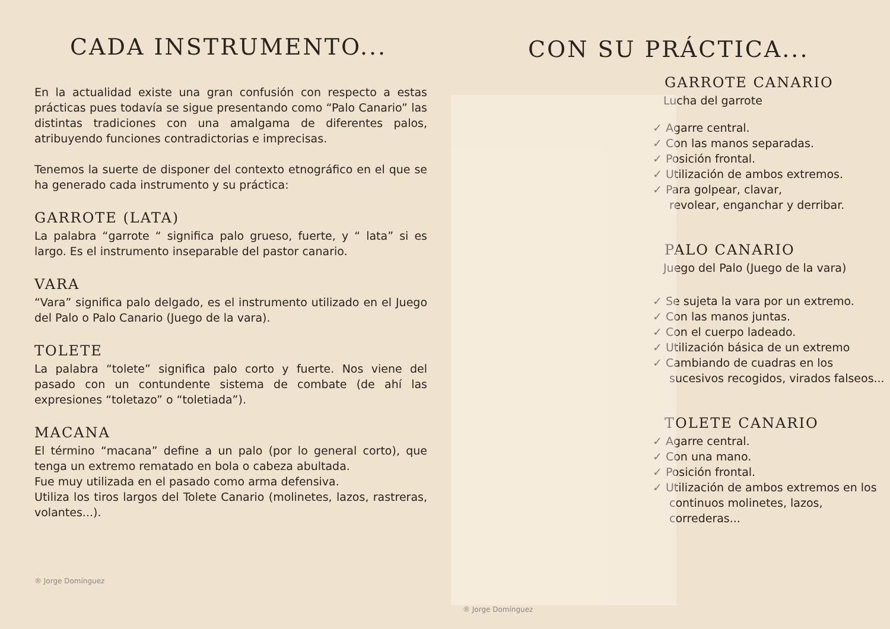CADA INSTRUMENTO...
En la actualidad existe una gran confusión con respecto a estas prácticas pues todavía se sigue presentando como “Palo Canario” las distintas tradiciones con una amalgama de diferentes palos, atribuyendo funciones contradictorias e imprecisas.
Tenemos la suerte de disponer del contexto etnográfico en el que se ha generado cada instrumento y su práctica:
GARROTE (LATA)
La palabra “garrote “ significa palo grueso, fuerte, y “ lata” si es largo. Es el instrumento inseparable del pastor canario.
VARA
“Vara” significa palo delgado, es el instrumento utilizado en el Juego del Palo o Palo Canario (Juego de la vara).
TOLETE
La palabra “tolete” significa palo corto y fuerte. Nos viene del pasado con un contundente sistema de combate (de ahí las expresiones “toletazo” o “toletiada”).
MACANA
El término “macana” define a un palo (por lo general corto), que tenga un extremo rematado en bola o cabeza abultada.
Fue muy utilizada en el pasado como arma defensiva.
Utiliza los tiros largos del Tolete Canario (molinetes, lazos, rastreras, volantes...).
® Jorge Domínguez
® Jorge Domínguez
CON SU PRÁCTICA...
GARROTE CANARIO
Lucha del garrote
✓ Agarre central.
✓ Con las manos separadas.
✓ Posición frontal.
✓ Utilización de ambos extremos.
✓ Para golpear, clavar,
revolear, enganchar y derribar.
PALO CANARIO
Juego del Palo (Juego de la vara)
✓ Se sujeta la vara por un extremo.
✓ Con las manos juntas.
✓ Con el cuerpo ladeado.
✓ Utilización básica de un extremo
✓ Cambiando de cuadras en los sucesivos recogidos, virados falseos...
TOLETE CANARIO
✓ Agarre central.
✓ Con una mano.
✓ Posición frontal.
✓ Utilización de ambos extremos en los continuos molinetes, lazos, correderas...